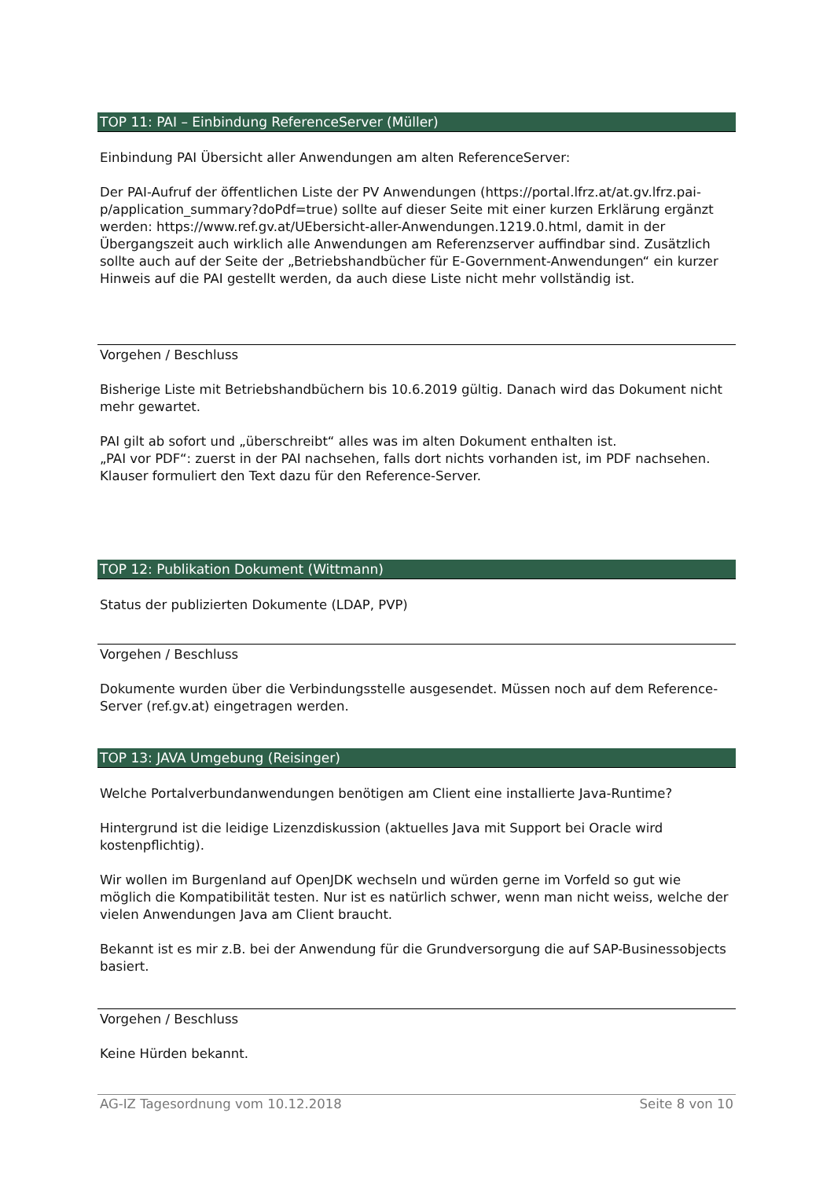TOP 11: PAI – Einbindung ReferenceServer (Müller)
Einbindung PAI Übersicht aller Anwendungen am alten ReferenceServer:
Der PAI-Aufruf der öffentlichen Liste der PV Anwendungen (https://portal.lfrz.at/at.gv.lfrz.pai-p/application_summary?doPdf=true) sollte auf dieser Seite mit einer kurzen Erklärung ergänzt werden: https://www.ref.gv.at/UEbersicht-aller-Anwendungen.1219.0.html, damit in der Übergangszeit auch wirklich alle Anwendungen am Referenzserver auffindbar sind. Zusätzlich sollte auch auf der Seite der „Betriebshandbücher für E-Government-Anwendungen“ ein kurzer Hinweis auf die PAI gestellt werden, da auch diese Liste nicht mehr vollständig ist.
Vorgehen / Beschluss
Bisherige Liste mit Betriebshandbüchern bis 10.6.2019 gültig. Danach wird das Dokument nicht mehr gewartet.
PAI gilt ab sofort und „überschreibt“ alles was im alten Dokument enthalten ist.
„PAI vor PDF“: zuerst in der PAI nachsehen, falls dort nichts vorhanden ist, im PDF nachsehen.
Klauser formuliert den Text dazu für den Reference-Server.
TOP 12: Publikation Dokument (Wittmann)
Status der publizierten Dokumente (LDAP, PVP)
Vorgehen / Beschluss
Dokumente wurden über die Verbindungsstelle ausgesendet. Müssen noch auf dem Reference-Server (ref.gv.at) eingetragen werden.
TOP 13: JAVA Umgebung (Reisinger)
Welche Portalverbundanwendungen benötigen am Client eine installierte Java-Runtime?
Hintergrund ist die leidige Lizenzdiskussion (aktuelles Java mit Support bei Oracle wird kostenpflichtig).
Wir wollen im Burgenland auf OpenJDK wechseln und würden gerne im Vorfeld so gut wie möglich die Kompatibilität testen. Nur ist es natürlich schwer, wenn man nicht weiss, welche der vielen Anwendungen Java am Client braucht.
Bekannt ist es mir z.B. bei der Anwendung für die Grundversorgung die auf SAP-Businessobjects basiert.
Vorgehen / Beschluss
Keine Hürden bekannt.
AG-IZ Tagesordnung vom 10.12.2018 Seite 8 von 10